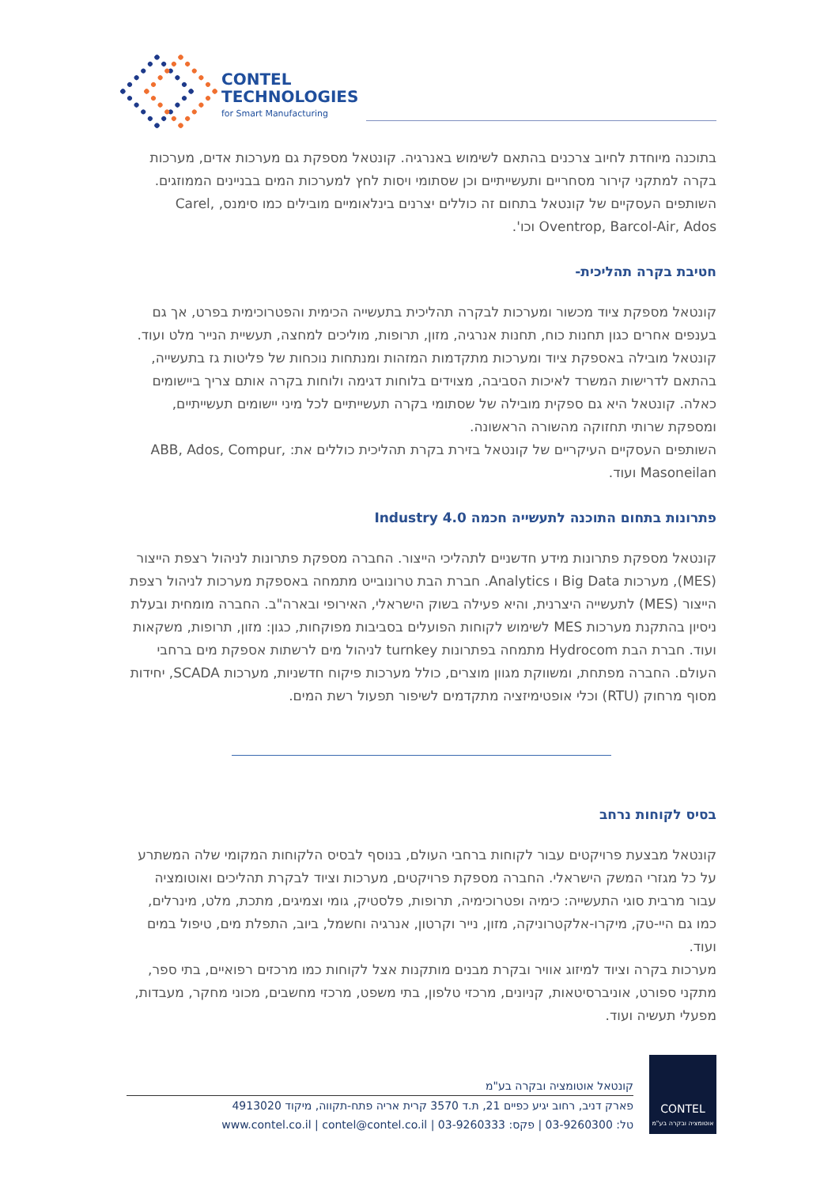CONTEL
TECHNOLOGIES
for Smart Manufacturing
בתוכנה מיוחדת לחיוב צרכנים בהתאם לשימוש באנרגיה. קונטאל מספקת גם מערכות אדים, מערכות בקרה למתקני קירור מסחריים ותעשייתיים וכן שסתומי ויסות לחץ למערכות המים בבניינים הממוזגים. השותפים העסקיים של קונטאל בתחום זה כוללים יצרנים בינלאומיים מובילים כמו סימנס, Carel, Oventrop, Barcol-Air, Ados וכו'.
חטיבת בקרה תהליכית-
קונטאל מספקת ציוד מכשור ומערכות לבקרה תהליכית בתעשייה הכימית והפטרוכימית בפרט, אך גם בענפים אחרים כגון תחנות כוח, תחנות אנרגיה, מזון, תרופות, מוליכים למחצה, תעשיית הנייר מלט ועוד. קונטאל מובילה באספקת ציוד ומערכות מתקדמות המזהות ומנתחות נוכחות של פליטות גז בתעשייה, בהתאם לדרישות המשרד לאיכות הסביבה, מצוידים בלוחות דגימה ולוחות בקרה אותם צריך ביישומים כאלה. קונטאל היא גם ספקית מובילה של שסתומי בקרה תעשייתיים לכל מיני יישומים תעשייתיים, ומספקת שרותי תחזוקה מהשורה הראשונה.
השותפים העסקיים העיקריים של קונטאל בזירת בקרת תהליכית כוללים את: ABB, Ados, Compur, Masoneilan ועוד.
פתרונות בתחום התוכנה לתעשייה חכמה Industry 4.0
קונטאל מספקת פתרונות מידע חדשניים לתהליכי הייצור. החברה מספקת פתרונות לניהול רצפת הייצור (MES), מערכות Big Data ו Analytics. חברת הבת טרונובייט מתמחה באספקת מערכות לניהול רצפת הייצור (MES) לתעשייה היצרנית, והיא פעילה בשוק הישראלי, האירופי ובארה"ב. החברה מומחית ובעלת ניסיון בהתקנת מערכות MES לשימוש לקוחות הפועלים בסביבות מפוקחות, כגון: מזון, תרופות, משקאות ועוד. חברת הבת Hydrocom מתמחה בפתרונות turnkey לניהול מים לרשתות אספקת מים ברחבי העולם. החברה מפתחת, ומשווקת מגוון מוצרים, כולל מערכות פיקוח חדשניות, מערכות SCADA, יחידות מסוף מרחוק (RTU) וכלי אופטימיזציה מתקדמים לשיפור תפעול רשת המים.
בסיס לקוחות נרחב
קונטאל מבצעת פרויקטים עבור לקוחות ברחבי העולם, בנוסף לבסיס הלקוחות המקומי שלה המשתרע על כל מגזרי המשק הישראלי. החברה מספקת פרויקטים, מערכות וציוד לבקרת תהליכים ואוטומציה עבור מרבית סוגי התעשייה: כימיה ופטרוכימיה, תרופות, פלסטיק, גומי וצמיגים, מתכת, מלט, מינרלים, כמו גם היי-טק, מיקרו-אלקטרוניקה, מזון, נייר וקרטון, אנרגיה וחשמל, ביוב, התפלת מים, טיפול במים ועוד.
מערכות בקרה וציוד למיזוג אוויר ובקרת מבנים מותקנות אצל לקוחות כמו מרכזים רפואיים, בתי ספר, מתקני ספורט, אוניברסיטאות, קניונים, מרכזי טלפון, בתי משפט, מרכזי מחשבים, מכוני מחקר, מעבדות, מפעלי תעשיה ועוד.
CONTEL
אוטומציה ובקרה בע"מ
קונטאל אוטומציה ובקרה בע"מ
פארק דניב, רחוב יגיע כפיים 21, ת.ד 3570 קרית אריה פתח-תקווה, מיקוד 4913020
טל: 03-9260300 | פקס: 03-9260333 | www.contel.co.il | contel@contel.co.il